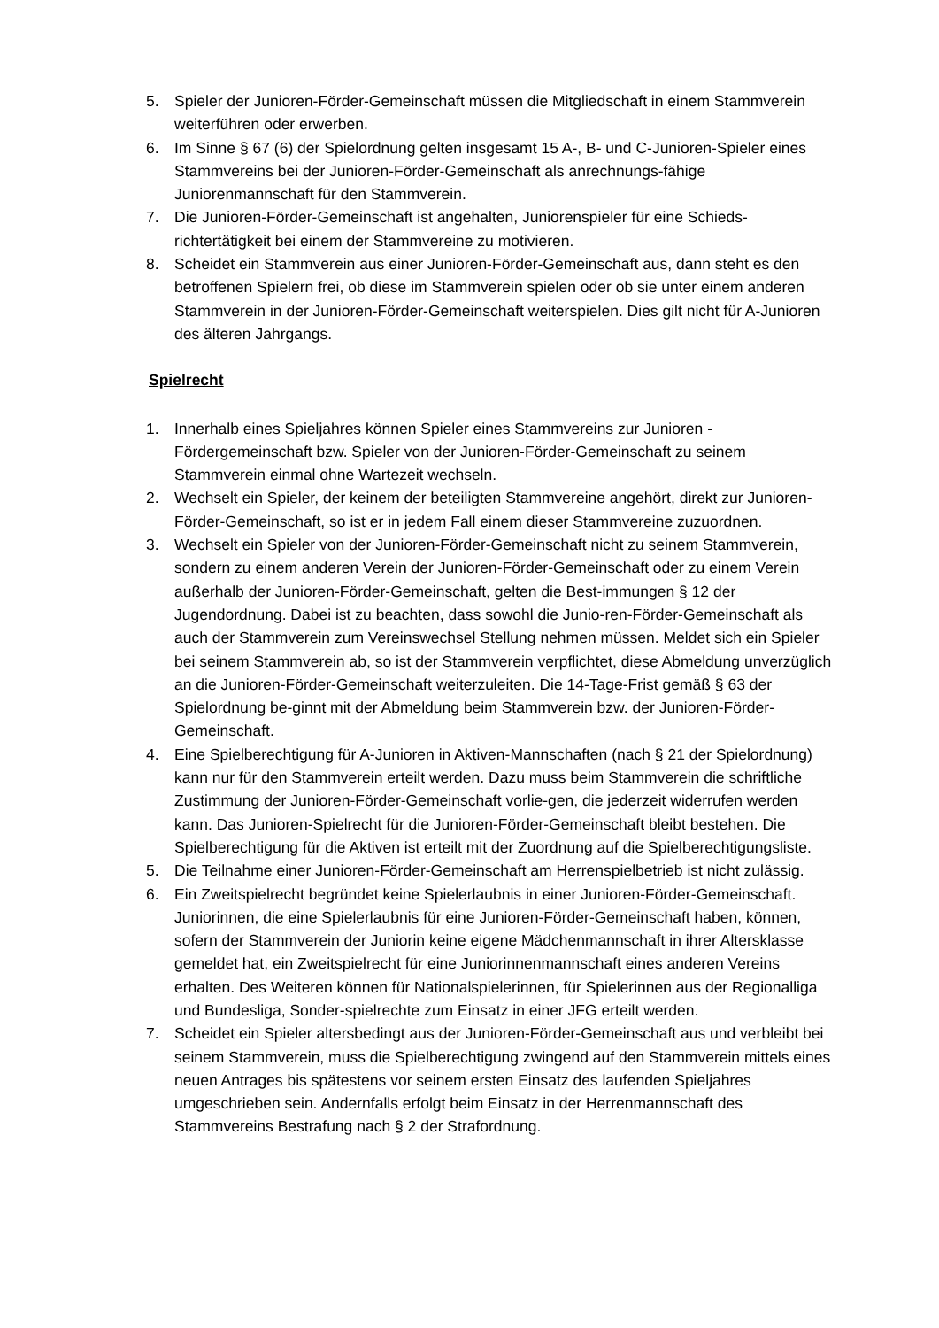5. Spieler der Junioren-Förder-Gemeinschaft müssen die Mitgliedschaft in einem Stammverein weiterführen oder erwerben.
6. Im Sinne § 67 (6) der Spielordnung gelten insgesamt 15 A-, B- und C-Junioren-Spieler eines Stammvereins bei der Junioren-Förder-Gemeinschaft als anrechnungs-fähige Juniorenmannschaft für den Stammverein.
7. Die Junioren-Förder-Gemeinschaft ist angehalten, Juniorenspieler für eine Schieds-richtertätigkeit bei einem der Stammvereine zu motivieren.
8. Scheidet ein Stammverein aus einer Junioren-Förder-Gemeinschaft aus, dann steht es den betroffenen Spielern frei, ob diese im Stammverein spielen oder ob sie unter einem anderen Stammverein in der Junioren-Förder-Gemeinschaft weiterspielen. Dies gilt nicht für A-Junioren des älteren Jahrgangs.
Spielrecht
1. Innerhalb eines Spieljahres können Spieler eines Stammvereins zur Junioren -Fördergemeinschaft bzw. Spieler von der Junioren-Förder-Gemeinschaft zu seinem Stammverein einmal ohne Wartezeit wechseln.
2. Wechselt ein Spieler, der keinem der beteiligten Stammvereine angehört, direkt zur Junioren-Förder-Gemeinschaft, so ist er in jedem Fall einem dieser Stammvereine zuzuordnen.
3. Wechselt ein Spieler von der Junioren-Förder-Gemeinschaft nicht zu seinem Stammverein, sondern zu einem anderen Verein der Junioren-Förder-Gemeinschaft oder zu einem Verein außerhalb der Junioren-Förder-Gemeinschaft, gelten die Best-immungen § 12 der Jugendordnung. Dabei ist zu beachten, dass sowohl die Junio-ren-Förder-Gemeinschaft als auch der Stammverein zum Vereinswechsel Stellung nehmen müssen. Meldet sich ein Spieler bei seinem Stammverein ab, so ist der Stammverein verpflichtet, diese Abmeldung unverzüglich an die Junioren-Förder-Gemeinschaft weiterzuleiten. Die 14-Tage-Frist gemäß § 63 der Spielordnung be-ginnt mit der Abmeldung beim Stammverein bzw. der Junioren-Förder-Gemeinschaft.
4. Eine Spielberechtigung für A-Junioren in Aktiven-Mannschaften (nach § 21 der Spielordnung) kann nur für den Stammverein erteilt werden. Dazu muss beim Stammverein die schriftliche Zustimmung der Junioren-Förder-Gemeinschaft vorlie-gen, die jederzeit widerrufen werden kann. Das Junioren-Spielrecht für die Junioren-Förder-Gemeinschaft bleibt bestehen. Die Spielberechtigung für die Aktiven ist erteilt mit der Zuordnung auf die Spielberechtigungsliste.
5. Die Teilnahme einer Junioren-Förder-Gemeinschaft am Herrenspielbetrieb ist nicht zulässig.
6. Ein Zweitspielrecht begründet keine Spielerlaubnis in einer Junioren-Förder-Gemeinschaft. Juniorinnen, die eine Spielerlaubnis für eine Junioren-Förder-Gemeinschaft haben, können, sofern der Stammverein der Juniorin keine eigene Mädchenmannschaft in ihrer Altersklasse gemeldet hat, ein Zweitspielrecht für eine Juniorinnenmannschaft eines anderen Vereins erhalten. Des Weiteren können für Nationalspielerinnen, für Spielerinnen aus der Regionalliga und Bundesliga, Sonder-spielrechte zum Einsatz in einer JFG erteilt werden.
7. Scheidet ein Spieler altersbedingt aus der Junioren-Förder-Gemeinschaft aus und verbleibt bei seinem Stammverein, muss die Spielberechtigung zwingend auf den Stammverein mittels eines neuen Antrages bis spätestens vor seinem ersten Einsatz des laufenden Spieljahres umgeschrieben sein. Andernfalls erfolgt beim Einsatz in der Herrenmannschaft des Stammvereins Bestrafung nach § 2 der Strafordnung.